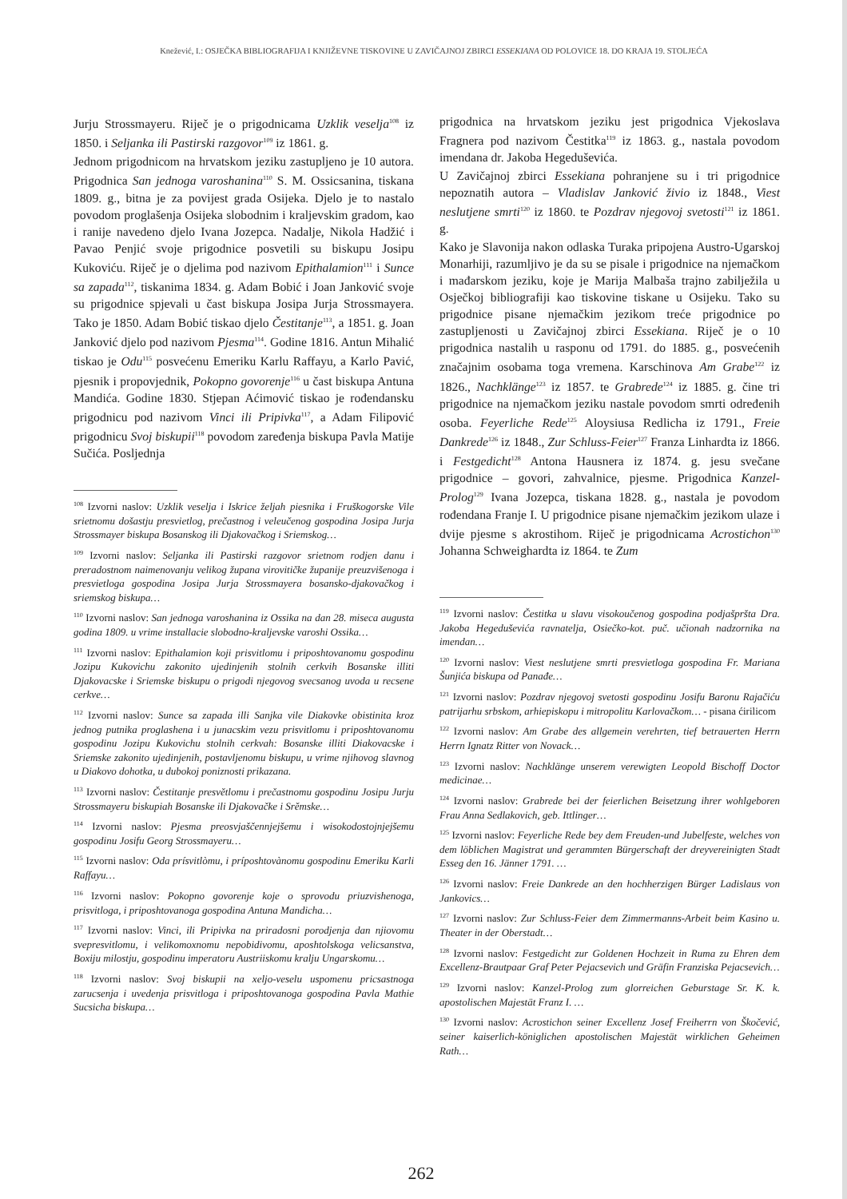Knežević, I.: OSJEČKA BIBLIOGRAFIJA I KNJIŽEVNE TISKOVINE U ZAVIČAJNOJ ZBIRCI ESSEKIANA OD POLOVICE 18. DO KRAJA 19. STOLJEĆA
Jurju Strossmayeru. Riječ je o prigodnicama Uzklik veselja<sup>108</sup> iz 1850. i Seljanka ili Pastirski razgovor<sup>109</sup> iz 1861. g.
Jednom prigodnicom na hrvatskom jeziku zastupljeno je 10 autora. Prigodnica San jednoga varoshanina<sup>110</sup> S. M. Ossicsanina, tiskana 1809. g., bitna je za povijest grada Osijeka. Djelo je to nastalo povodom proglašenja Osijeka slobodnim i kraljevskim gradom, kao i ranije navedeno djelo Ivana Jozepca. Nadalje, Nikola Hadžić i Pavao Penjić svoje prigodnice posvetili su biskupu Josipu Kukoviću. Riječ je o djelima pod nazivom Epithalamion<sup>111</sup> i Sunce sa zapada<sup>112</sup>, tiskanima 1834. g. Adam Bobić i Joan Janković svoje su prigodnice spjevali u čast biskupa Josipa Jurja Strossmayera. Tako je 1850. Adam Bobić tiskao djelo Čestitanje<sup>113</sup>, a 1851. g. Joan Janković djelo pod nazivom Pjesma<sup>114</sup>. Godine 1816. Antun Mihalić tiskao je Odu<sup>115</sup> posvećenu Emeriku Karlu Raffayu, a Karlo Pavić, pjesnik i propovjednik, Pokopno govorenje<sup>116</sup> u čast biskupa Antuna Mandića. Godine 1830. Stjepan Aćimović tiskao je rođendansku prigodnicu pod nazivom Vinci ili Pripivka<sup>117</sup>, a Adam Filipović prigodnicu Svoj biskupii<sup>118</sup> povodom zaređenja biskupa Pavla Matije Sučića. Posljednja
<sup>108</sup> Izvorni naslov: Uzklik veselja i Iskrice željah piesnika i Fruškogorske Vile srietnomu došastju presvietlog, prečastnog i veleučenog gospodina Josipa Jurja Strossmayer biskupa Bosanskog ili Djakovačkog i Sriemskog…
<sup>109</sup> Izvorni naslov: Seljanka ili Pastirski razgovor srietnom rodjen danu i preradostnom naimenovanju velikog župana virovitičke županije preuzvišenoga i presvietloga gospodina Josipa Jurja Strossmayera bosansko-djakovačkog i sriemskog biskupa…
<sup>110</sup> Izvorni naslov: San jednoga varoshanina iz Ossika na dan 28. miseca augusta godina 1809. u vrime installacie slobodno-kraljevske varoshi Ossika…
<sup>111</sup> Izvorni naslov: Epithalamion koji prisvitlomu i priposhtovanomu gospodinu Jozipu Kukovichu zakonito ujedinjenih stolnih cerkvih Bosanske illiti Djakovacske i Sriemske biskupu o prigodi njegovog svecsanog uvoda u recsene cerkve…
<sup>112</sup> Izvorni naslov: Sunce sa zapada illi Sanjka vile Diakovke obistinita kroz jednog putnika proglashena i u junacskim vezu prisvitlomu i priposhtovanomu gospodinu Jozipu Kukovichu stolnih cerkvah: Bosanske illiti Diakovacske i Sriemske zakonito ujedinjenih, postavljenomu biskupu, u vrime njihovog slavnog u Diakovo dohotka, u dubokoj poniznosti prikazana.
<sup>113</sup> Izvorni naslov: Čestitanje presvětlomu i prečastnomu gospodinu Josipu Jurju Strossmayeru biskupiah Bosanske ili Djakovačke i Srěmske…
<sup>114</sup> Izvorni naslov: Pjesma preosvjaščennjejšemu i wisokodostojnjejšemu gospodinu Josifu Georg Strossmayeru…
<sup>115</sup> Izvorni naslov: Oda prísvitlòmu, i príposhtovànomu gospodinu Emeriku Karli Raffayu…
<sup>116</sup> Izvorni naslov: Pokopno govorenje koje o sprovodu priuzvishenoga, prisvitloga, i priposhtovanoga gospodina Antuna Mandicha…
<sup>117</sup> Izvorni naslov: Vinci, ili Pripivka na priradosni porodjenja dan njiovomu svepresvitlomu, i velikomoxnomu nepobidivomu, aposhtolskoga velicsanstva, Boxiju milostju, gospodinu imperatoru Austriiskomu kralju Ungarskomu…
<sup>118</sup> Izvorni naslov: Svoj biskupii na xeljo-veselu uspomenu pricsastnoga zarucsenja i uvedenja prisvitloga i priposhtovanoga gospodina Pavla Mathie Sucsicha biskupa…
prigodnica na hrvatskom jeziku jest prigodnica Vjekoslava Fragnera pod nazivom Čestitka<sup>119</sup> iz 1863. g., nastala povodom imendana dr. Jakoba Hegeduševića.
U Zavičajnoj zbirci Essekiana pohranjene su i tri prigodnice nepoznatih autora – Vladislav Janković živio iz 1848., Viest neslutjene smrti<sup>120</sup> iz 1860. te Pozdrav njegovoj svetosti<sup>121</sup> iz 1861. g.
Kako je Slavonija nakon odlaska Turaka pripojena Austro-Ugarskoj Monarhiji, razumljivo je da su se pisale i prigodnice na njemačkom i mađarskom jeziku, koje je Marija Malbaša trajno zabilježila u Osječkoj bibliografiji kao tiskovine tiskane u Osijeku. Tako su prigodnice pisane njemačkim jezikom treće prigodnice po zastupljenosti u Zavičajnoj zbirci Essekiana. Riječ je o 10 prigodnica nastalih u rasponu od 1791. do 1885. g., posvećenih značajnim osobama toga vremena. Karschinova Am Grabe<sup>122</sup> iz 1826., Nachklänge<sup>123</sup> iz 1857. te Grabrede<sup>124</sup> iz 1885. g. čine tri prigodnice na njemačkom jeziku nastale povodom smrti određenih osoba. Feyerliche Rede<sup>125</sup> Aloysiusa Redlicha iz 1791., Freie Dankrede<sup>126</sup> iz 1848., Zur Schluss-Feier<sup>127</sup> Franza Linhardta iz 1866. i Festgedicht<sup>128</sup> Antona Hausnera iz 1874. g. jesu svečane prigodnice – govori, zahvalnice, pjesme. Prigodnica Kanzel-Prolog<sup>129</sup> Ivana Jozepca, tiskana 1828. g., nastala je povodom rođendana Franje I. U prigodnice pisane njemačkim jezikom ulaze i dvije pjesme s akrostihom. Riječ je prigodnicama Acrostichon<sup>130</sup> Johanna Schweighardta iz 1864. te Zum
<sup>119</sup> Izvorni naslov: Čestitka u slavu visokoučenog gospodina podjašpršta Dra. Jakoba Hegeduševića ravnatelja, Osiečko-kot. puč. učionah nadzornika na imendan…
<sup>120</sup> Izvorni naslov: Viest neslutjene smrti presvietloga gospodina Fr. Mariana Šunjića biskupa od Panađe…
<sup>121</sup> Izvorni naslov: Pozdrav njegovoj svetosti gospodinu Josifu Baronu Rajačiću patrijarhu srbskom, arhiepiskopu i mitropolitu Karlovačkom… - pisana ćirilicom
<sup>122</sup> Izvorni naslov: Am Grabe des allgemein verehrten, tief betrauerten Herrn Herrn Ignatz Ritter von Novack…
<sup>123</sup> Izvorni naslov: Nachklänge unserem verewigten Leopold Bischoff Doctor medicinae…
<sup>124</sup> Izvorni naslov: Grabrede bei der feierlichen Beisetzung ihrer wohlgeboren Frau Anna Sedlakovich, geb. Ittlinger…
<sup>125</sup> Izvorni naslov: Feyerliche Rede bey dem Freuden-und Jubelfeste, welches von dem löblichen Magistrat und gerammten Bürgerschaft der dreyvereinigten Stadt Esseg den 16. Jänner 1791. …
<sup>126</sup> Izvorni naslov: Freie Dankrede an den hochherzigen Bürger Ladislaus von Jankovics…
<sup>127</sup> Izvorni naslov: Zur Schluss-Feier dem Zimmermanns-Arbeit beim Kasino u. Theater in der Oberstadt…
<sup>128</sup> Izvorni naslov: Festgedicht zur Goldenen Hochzeit in Ruma zu Ehren dem Excellenz-Brautpaar Graf Peter Pejacsevich und Gräfin Franziska Pejacsevich…
<sup>129</sup> Izvorni naslov: Kanzel-Prolog zum glorreichen Geburstage Sr. K. k. apostolischen Majestät Franz I. …
<sup>130</sup> Izvorni naslov: Acrostichon seiner Excellenz Josef Freiherrn von Škočević, seiner kaiserlich-königlichen apostolischen Majestät wirklichen Geheimen Rath…
262